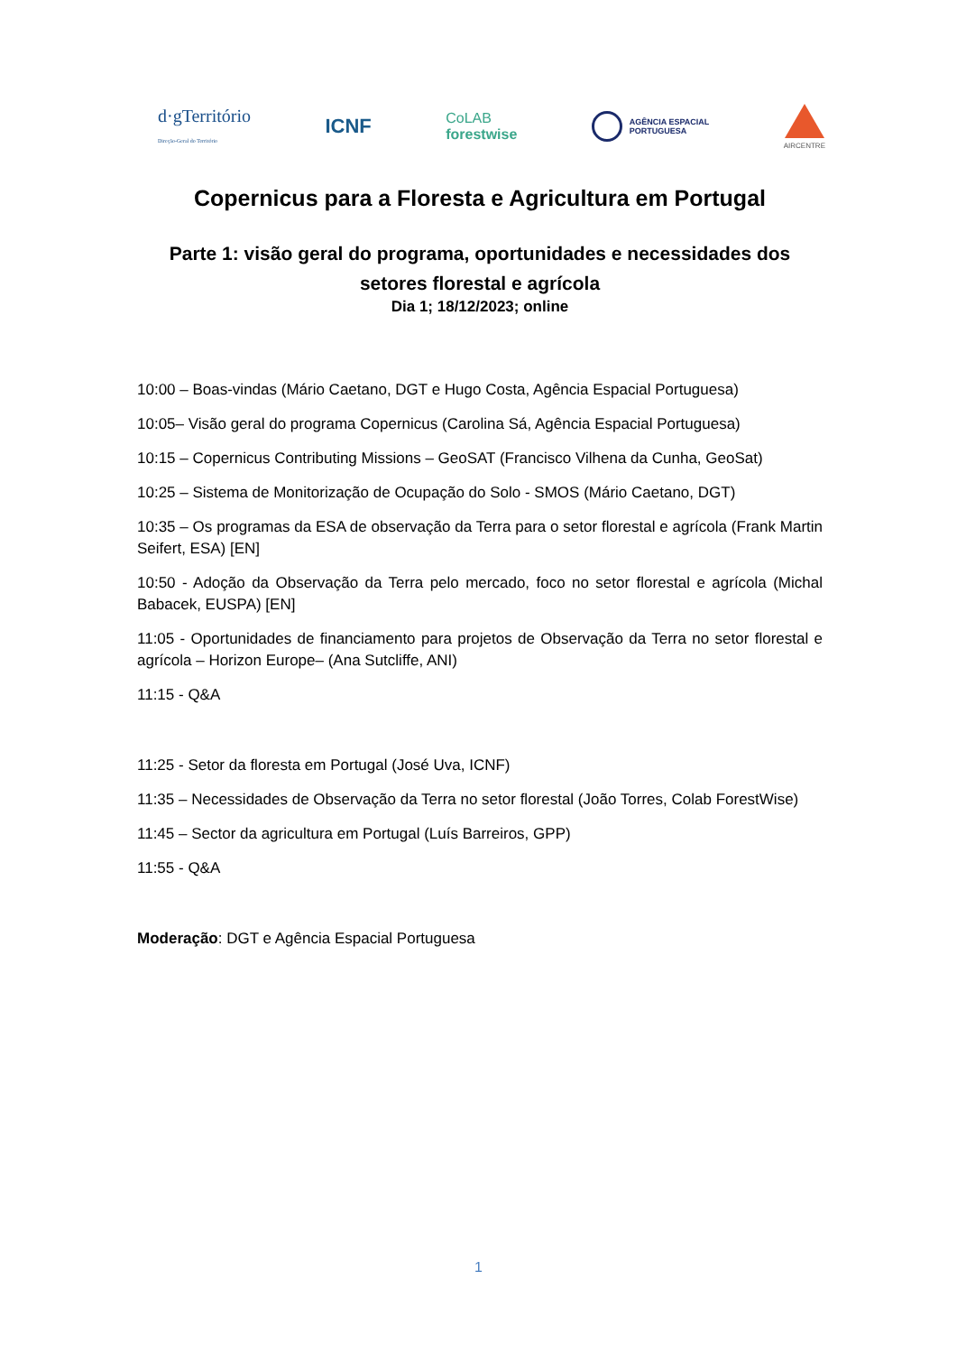d·gTerritório
Direção-Geral do Território
ICNF
CoLAB
forestwise
AGÊNCIA ESPACIAL
PORTUGUESA
AIRCENTRE
Copernicus para a Floresta e Agricultura em Portugal
Parte 1: visão geral do programa, oportunidades e necessidades dos setores florestal e agrícola
Dia 1; 18/12/2023; online
10:00 – Boas-vindas (Mário Caetano, DGT e Hugo Costa, Agência Espacial Portuguesa)
10:05– Visão geral do programa Copernicus (Carolina Sá, Agência Espacial Portuguesa)
10:15 – Copernicus Contributing Missions – GeoSAT (Francisco Vilhena da Cunha, GeoSat)
10:25 – Sistema de Monitorização de Ocupação do Solo - SMOS (Mário Caetano, DGT)
10:35 – Os programas da ESA de observação da Terra para o setor florestal e agrícola (Frank Martin Seifert, ESA) [EN]
10:50 - Adoção da Observação da Terra pelo mercado, foco no setor florestal e agrícola (Michal Babacek, EUSPA) [EN]
11:05 - Oportunidades de financiamento para projetos de Observação da Terra no setor florestal e agrícola – Horizon Europe– (Ana Sutcliffe, ANI)
11:15 - Q&A
11:25 - Setor da floresta em Portugal (José Uva, ICNF)
11:35 – Necessidades de Observação da Terra no setor florestal (João Torres, Colab ForestWise)
11:45 – Sector da agricultura em Portugal (Luís Barreiros, GPP)
11:55 - Q&A
Moderação: DGT e Agência Espacial Portuguesa
1